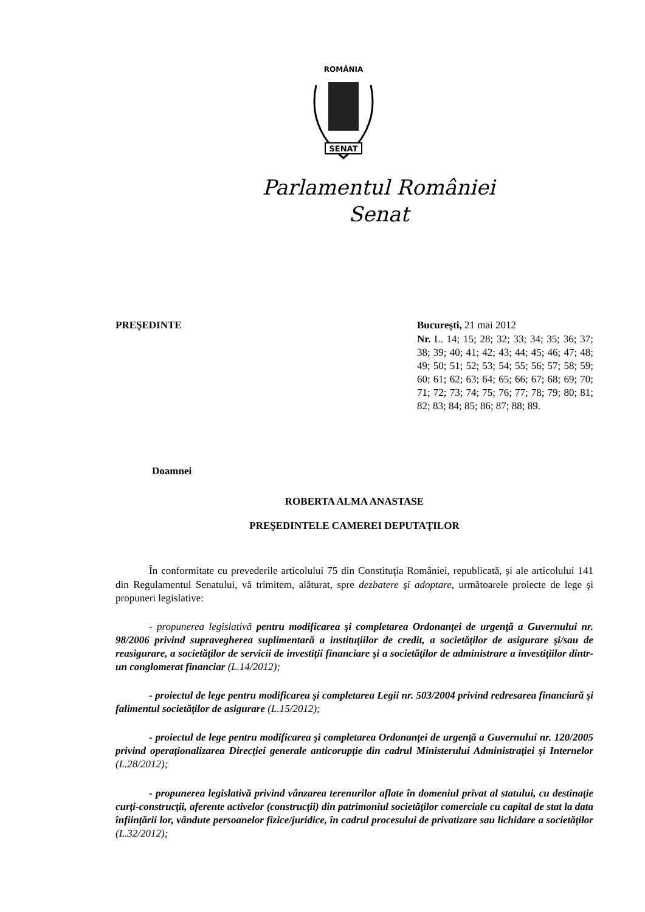ROMÂNIA
SENAT
Parlamentul României
Senat
PREŞEDINTE Bucureşti, 21 mai 2012
Nr. L. 14; 15; 28; 32; 33; 34; 35; 36; 37; 38; 39; 40; 41; 42; 43; 44; 45; 46; 47; 48; 49; 50; 51; 52; 53; 54; 55; 56; 57; 58; 59; 60; 61; 62; 63; 64; 65; 66; 67; 68; 69; 70; 71; 72; 73; 74; 75; 76; 77; 78; 79; 80; 81; 82; 83; 84; 85; 86; 87; 88; 89.
Doamnei
ROBERTA ALMA ANASTASE
PREŞEDINTELE CAMEREI DEPUTAŢILOR
În conformitate cu prevederile articolului 75 din Constituţia României, republicată, şi ale articolului 141 din Regulamentul Senatului, vă trimitem, alăturat, spre dezbatere şi adoptare, următoarele proiecte de lege şi propuneri legislative:
- propunerea legislativă pentru modificarea şi completarea Ordonanţei de urgenţă a Guvernului nr. 98/2006 privind supravegherea suplimentară a instituţiilor de credit, a societăţilor de asigurare şi/sau de reasigurare, a societăţilor de servicii de investiţii financiare şi a societăţilor de administrare a investiţiilor dintr-un conglomerat financiar (L.14/2012);
- proiectul de lege pentru modificarea şi completarea Legii nr. 503/2004 privind redresarea financiară şi falimentul societăţilor de asigurare (L.15/2012);
- proiectul de lege pentru modificarea şi completarea Ordonanţei de urgenţă a Guvernului nr. 120/2005 privind operaţionalizarea Direcţiei generale anticorupţie din cadrul Ministerului Administraţiei şi Internelor (L.28/2012);
- propunerea legislativă privind vânzarea terenurilor aflate în domeniul privat al statului, cu destinaţie curţi-construcţii, aferente activelor (construcţii) din patrimoniul societăţilor comerciale cu capital de stat la data înfiinţării lor, vândute persoanelor fizice/juridice, în cadrul procesului de privatizare sau lichidare a societăţilor (L.32/2012);